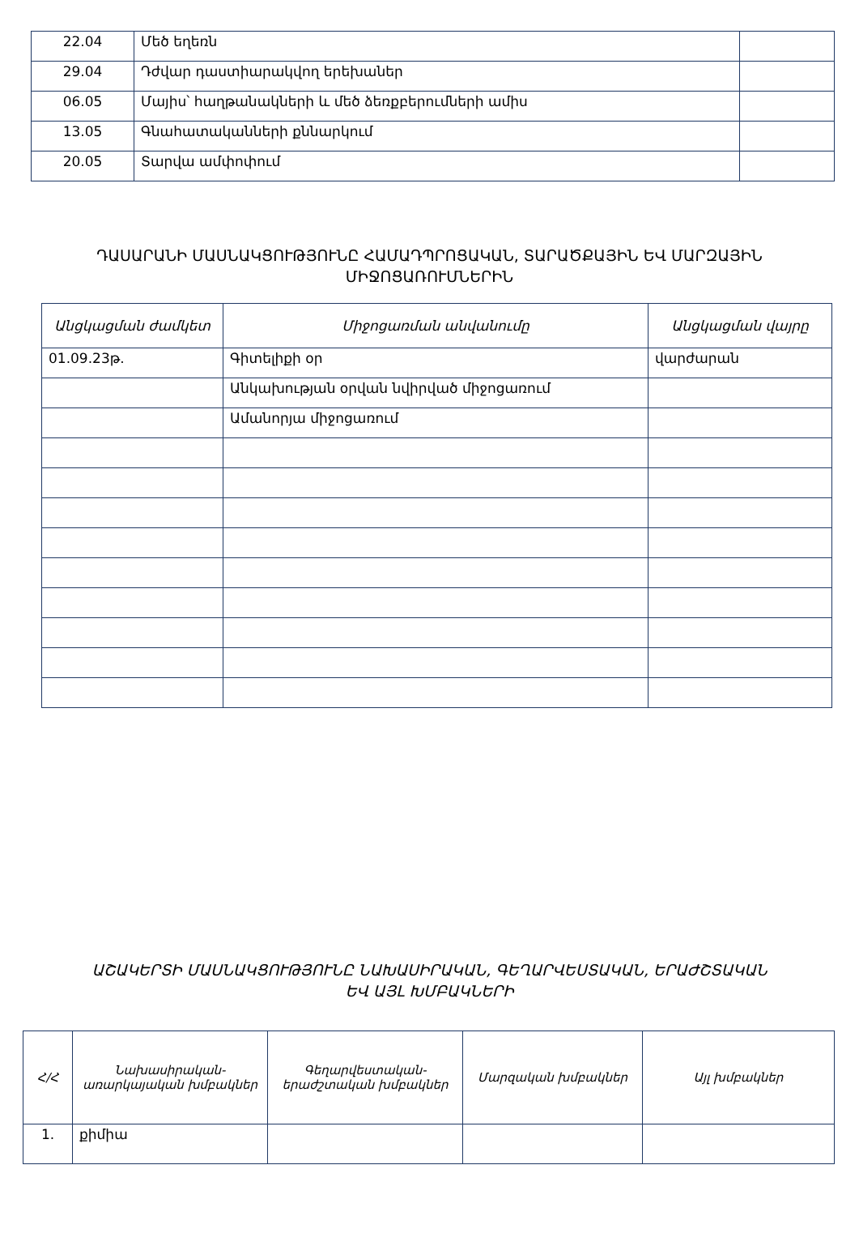| 22.04 | Մեծ եղեռն | |
| 29.04 | Դժվար դաստիարակվող երեխաներ | |
| 06.05 | Մայիս՝ հաղթանակների և մեծ ձեռքբերումների ամիս | |
| 13.05 | Գնահատականների քննարկում | |
| 20.05 | Տարվա ամփոփում | |
ԴԱՍԱՐԱՆԻ ՄԱՍՆԱԿՑՈՒԹՅՈՒՆԸ ՀԱՄԱԴՊՐՈՑԱԿԱՆ, ՏԱՐԱԾՔԱՅԻՆ ԵՎ ՄԱՐԶԱՅԻՆ
ՄԻՋՈՑԱՌՈՒՄՆԵՐԻՆ
| Անցկացման ժամկետ | Միջոցառման անվանումը | Անցկացման վայրը |
| --- | --- | --- |
| 01.09.23թ. | Գիտելիքի օր | վարժարան |
| | Անկախության օրվան նվիրված միջոցառում | |
| | Ամանորյա միջոցառում | |
ԱՇԱԿԵՐՏԻ ՄԱՍՆԱԿՑՈՒԹՅՈՒՆԸ ՆԱԽԱՍԻՐԱԿԱՆ, ԳԵՂԱՐՎԵՍՏԱԿԱՆ, ԵՐԱԺՇՏԱԿԱՆ
ԵՎ ԱՅԼ ԽՄԲԱԿՆԵՐԻ
| Հ/Հ | Նախասիրական-առարկայական խմբակներ | Գեղարվեստական-երաժշտական խմբակներ | Մարզական խմբակներ | Այլ խմբակներ |
| --- | --- | --- | --- | --- |
| 1. | քիմիա | | | |